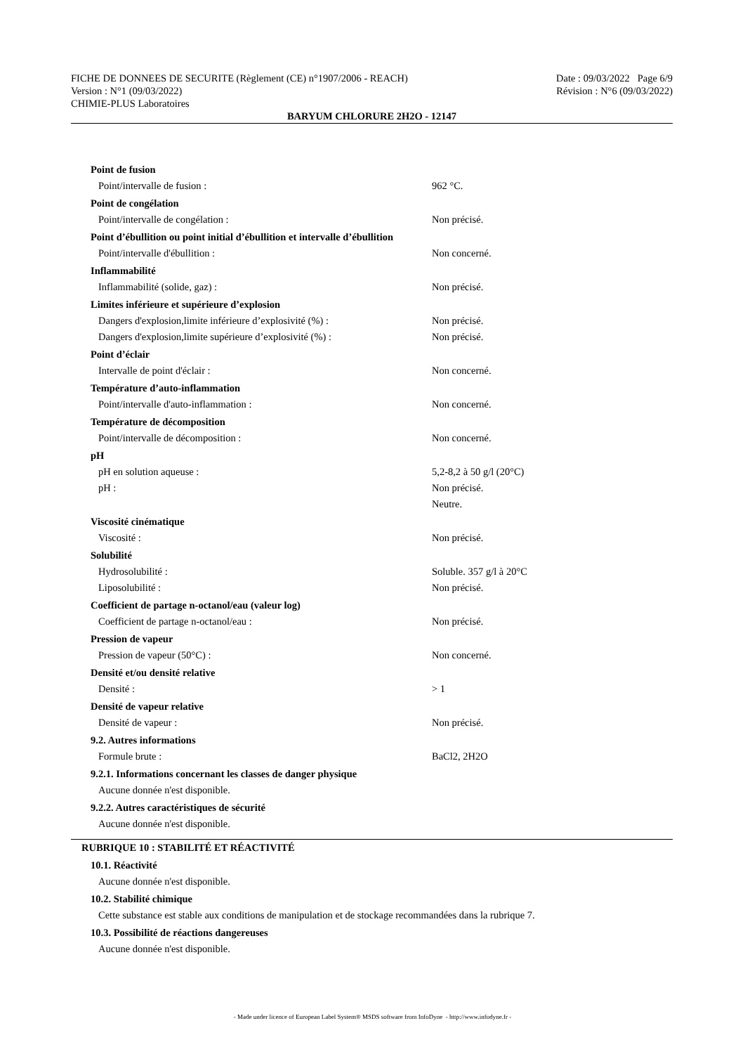FICHE DE DONNEES DE SECURITE (Règlement (CE) n°1907/2006 - REACH) Date : 09/03/2022 Page 6/9
Version : N°1 (09/03/2022) Révision : N°6 (09/03/2022)
CHIMIE-PLUS Laboratoires
BARYUM CHLORURE 2H2O - 12147
| Point de fusion | |
| Point/intervalle de fusion : | 962 °C. |
| Point de congélation | |
| Point/intervalle de congélation : | Non précisé. |
| Point d’ébullition ou point initial d’ébullition et intervalle d’ébullition | |
| Point/intervalle d'ébullition : | Non concerné. |
| Inflammabilité | |
| Inflammabilité (solide, gaz) : | Non précisé. |
| Limites inférieure et supérieure d’explosion | |
| Dangers d'explosion,limite inférieure d’explosivité (%) : | Non précisé. |
| Dangers d'explosion,limite supérieure d’explosivité (%) : | Non précisé. |
| Point d’éclair | |
| Intervalle de point d'éclair : | Non concerné. |
| Température d’auto-inflammation | |
| Point/intervalle d'auto-inflammation : | Non concerné. |
| Température de décomposition | |
| Point/intervalle de décomposition : | Non concerné. |
| pH | |
| pH en solution aqueuse : | 5,2-8,2 à 50 g/l (20°C) |
| pH : | Non précisé. Neutre. |
| Viscosité cinématique | |
| Viscosité : | Non précisé. |
| Solubilité | |
| Hydrosolubilité : | Soluble. 357 g/l à 20°C |
| Liposolubilité : | Non précisé. |
| Coefficient de partage n-octanol/eau (valeur log) | |
| Coefficient de partage n-octanol/eau : | Non précisé. |
| Pression de vapeur | |
| Pression de vapeur (50°C) : | Non concerné. |
| Densité et/ou densité relative | |
| Densité : | > 1 |
| Densité de vapeur relative | |
| Densité de vapeur : | Non précisé. |
| 9.2. Autres informations | |
| Formule brute : | BaCl2, 2H2O |
9.2.1. Informations concernant les classes de danger physique
Aucune donnée n'est disponible.
9.2.2. Autres caractéristiques de sécurité
Aucune donnée n'est disponible.
RUBRIQUE 10 : STABILITÉ ET RÉACTIVITÉ
10.1. Réactivité
Aucune donnée n'est disponible.
10.2. Stabilité chimique
Cette substance est stable aux conditions de manipulation et de stockage recommandées dans la rubrique 7.
10.3. Possibilité de réactions dangereuses
Aucune donnée n'est disponible.
- Made under licence of European Label System® MSDS software from InfoDyne - http://www.infodyne.fr -